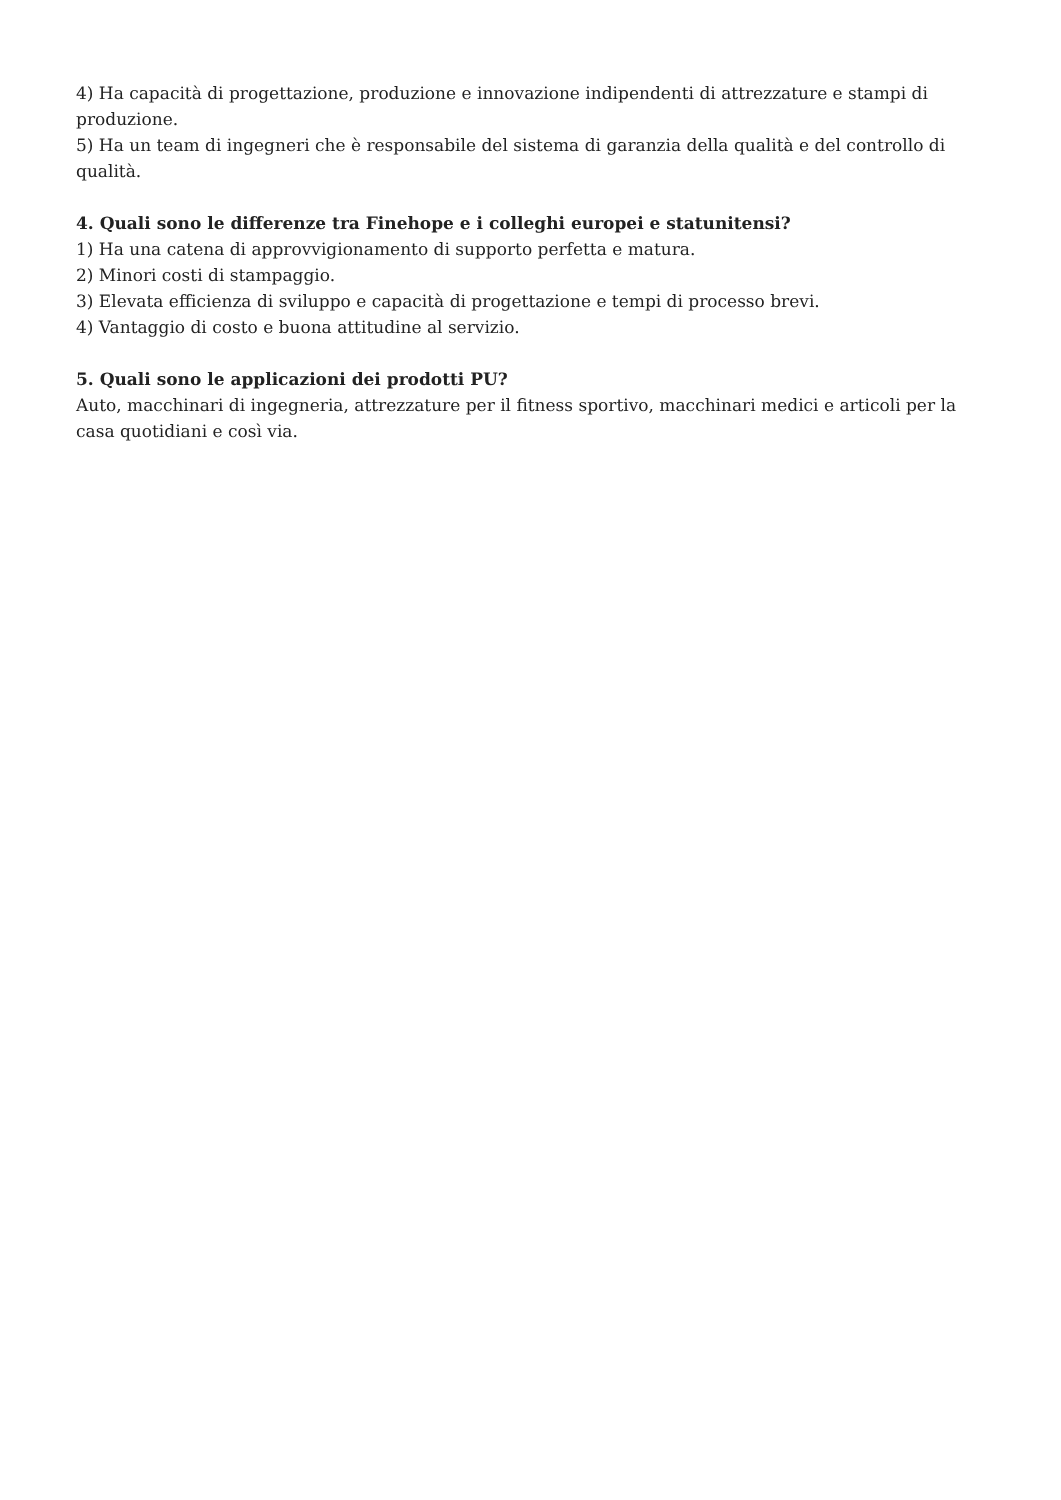4) Ha capacità di progettazione, produzione e innovazione indipendenti di attrezzature e stampi di produzione.
5) Ha un team di ingegneri che è responsabile del sistema di garanzia della qualità e del controllo di qualità.
4. Quali sono le differenze tra Finehope e i colleghi europei e statunitensi?
1) Ha una catena di approvvigionamento di supporto perfetta e matura.
2) Minori costi di stampaggio.
3) Elevata efficienza di sviluppo e capacità di progettazione e tempi di processo brevi.
4) Vantaggio di costo e buona attitudine al servizio.
5. Quali sono le applicazioni dei prodotti PU?
Auto, macchinari di ingegneria, attrezzature per il fitness sportivo, macchinari medici e articoli per la casa quotidiani e così via.